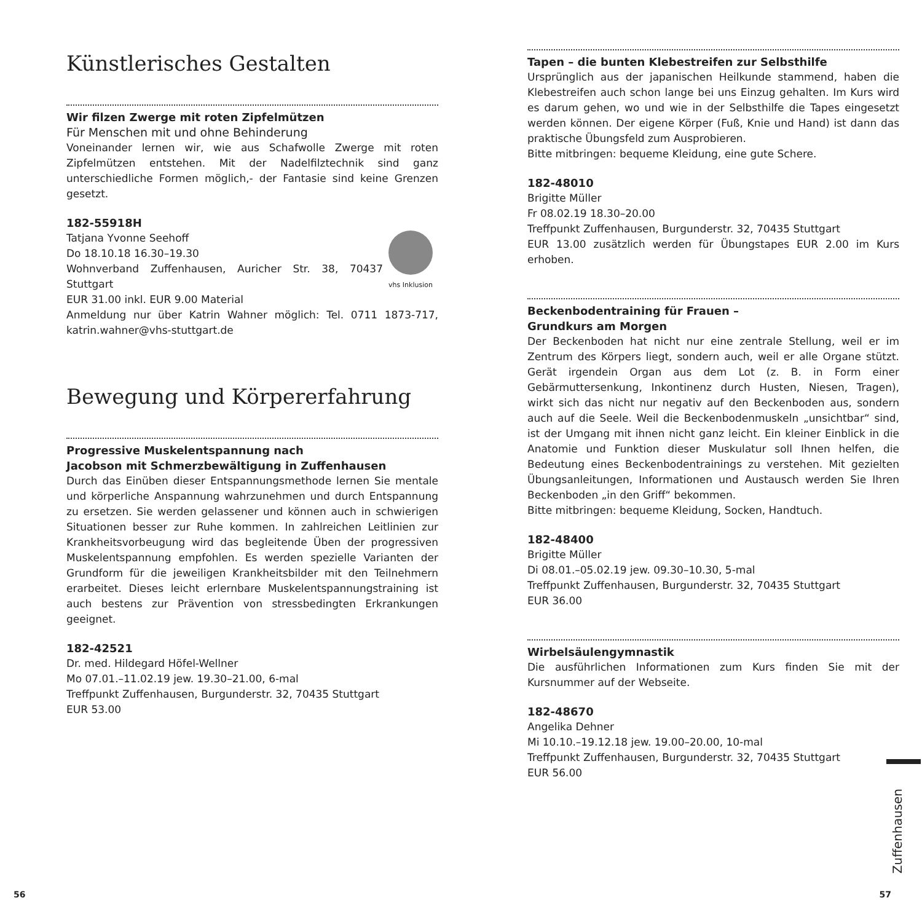Künstlerisches Gestalten
Wir filzen Zwerge mit roten Zipfelmützen
Für Menschen mit und ohne Behinderung
Voneinander lernen wir, wie aus Schafwolle Zwerge mit roten Zipfelmützen entstehen. Mit der Nadelfilztechnik sind ganz unterschiedliche Formen möglich,- der Fantasie sind keine Grenzen gesetzt.
182-55918H
vhs Inklusion
Tatjana Yvonne Seehoff
Do 18.10.18 16.30–19.30
Wohnverband Zuffenhausen, Auricher Str. 38, 70437 Stuttgart
EUR 31.00 inkl. EUR 9.00 Material
Anmeldung nur über Katrin Wahner möglich: Tel. 0711 1873-717, katrin.wahner@vhs-stuttgart.de
Bewegung und Körpererfahrung
Progressive Muskelentspannung nach
Jacobson mit Schmerzbewältigung in Zuffenhausen
Durch das Einüben dieser Entspannungsmethode lernen Sie mentale und körperliche Anspannung wahrzunehmen und durch Entspannung zu ersetzen. Sie werden gelassener und können auch in schwierigen Situationen besser zur Ruhe kommen. In zahlreichen Leitlinien zur Krankheitsvorbeugung wird das begleitende Üben der progressiven Muskelentspannung empfohlen. Es werden spezielle Varianten der Grundform für die jeweiligen Krankheitsbilder mit den Teilnehmern erarbeitet. Dieses leicht erlernbare Muskelentspannungstraining ist auch bestens zur Prävention von stressbedingten Erkrankungen geeignet.
182-42521
Dr. med. Hildegard Höfel-Wellner
Mo 07.01.–11.02.19 jew. 19.30–21.00, 6-mal
Treffpunkt Zuffenhausen, Burgunderstr. 32, 70435 Stuttgart
EUR 53.00
Tapen – die bunten Klebestreifen zur Selbsthilfe
Ursprünglich aus der japanischen Heilkunde stammend, haben die Klebestreifen auch schon lange bei uns Einzug gehalten. Im Kurs wird es darum gehen, wo und wie in der Selbsthilfe die Tapes eingesetzt werden können. Der eigene Körper (Fuß, Knie und Hand) ist dann das praktische Übungsfeld zum Ausprobieren.
Bitte mitbringen: bequeme Kleidung, eine gute Schere.
182-48010
Brigitte Müller
Fr 08.02.19 18.30–20.00
Treffpunkt Zuffenhausen, Burgunderstr. 32, 70435 Stuttgart
EUR 13.00 zusätzlich werden für Übungstapes EUR 2.00 im Kurs erhoben.
Beckenbodentraining für Frauen –
Grundkurs am Morgen
Der Beckenboden hat nicht nur eine zentrale Stellung, weil er im Zentrum des Körpers liegt, sondern auch, weil er alle Organe stützt. Gerät irgendein Organ aus dem Lot (z. B. in Form einer Gebärmuttersenkung, Inkontinenz durch Husten, Niesen, Tragen), wirkt sich das nicht nur negativ auf den Beckenboden aus, sondern auch auf die Seele. Weil die Beckenbodenmuskeln „unsichtbar“ sind, ist der Umgang mit ihnen nicht ganz leicht. Ein kleiner Einblick in die Anatomie und Funktion dieser Muskulatur soll Ihnen helfen, die Bedeutung eines Beckenbodentrainings zu verstehen. Mit gezielten Übungsanleitungen, Informationen und Austausch werden Sie Ihren Beckenboden „in den Griff“ bekommen.
Bitte mitbringen: bequeme Kleidung, Socken, Handtuch.
182-48400
Brigitte Müller
Di 08.01.–05.02.19 jew. 09.30–10.30, 5-mal
Treffpunkt Zuffenhausen, Burgunderstr. 32, 70435 Stuttgart
EUR 36.00
Wirbelsäulengymnastik
Die ausführlichen Informationen zum Kurs finden Sie mit der Kursnummer auf der Webseite.
182-48670
Angelika Dehner
Mi 10.10.–19.12.18 jew. 19.00–20.00, 10-mal
Treffpunkt Zuffenhausen, Burgunderstr. 32, 70435 Stuttgart
EUR 56.00
Zuffenhausen
56 57